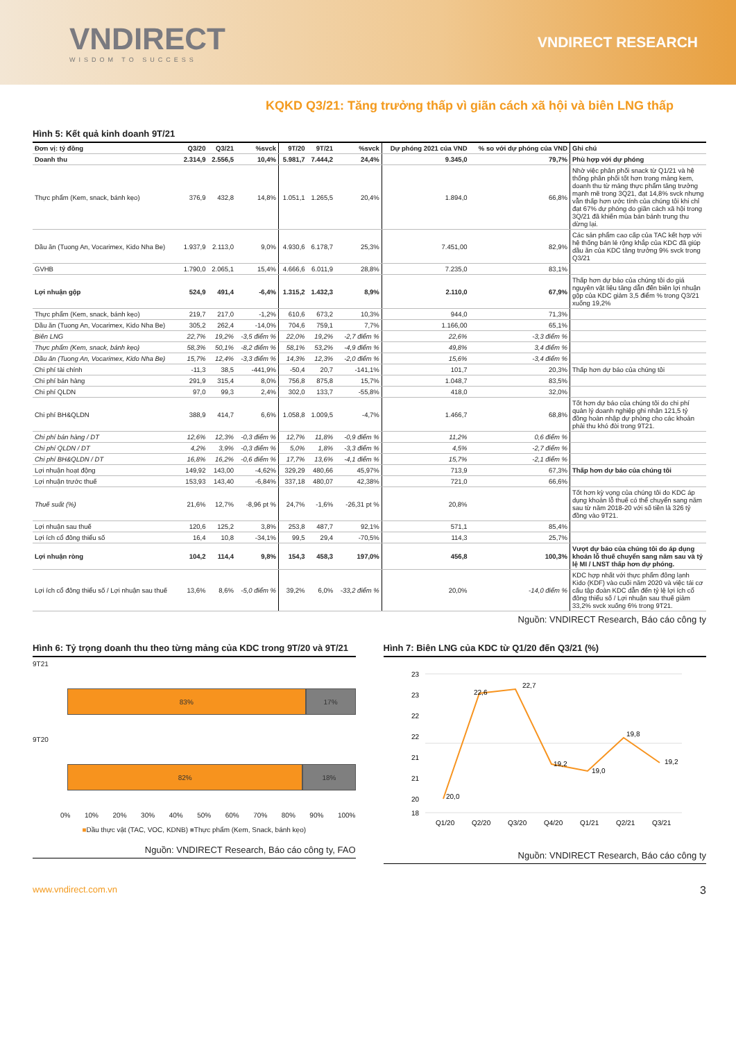VNDIRECT
WISDOM TO SUCCESS
VNDIRECT RESEARCH
KQKD Q3/21: Tăng trưởng thấp vì giãn cách xã hội và biên LNG thấp
Hình 5: Kết quả kinh doanh 9T/21
| Đơn vị: tỷ đồng | Q3/20 | Q3/21 | %svck | 9T/20 | 9T/21 | %svck | Dự phóng 2021 của VND | % so với dự phóng của VND | Ghi chú |
| --- | --- | --- | --- | --- | --- | --- | --- | --- | --- |
| Doanh thu | 2.314,9 | 2.556,5 | 10,4% | 5.981,7 | 7.444,2 | 24,4% | 9.345,0 | 79,7% | Phù hợp với dự phóng |
| Thực phẩm (Kem, snack, bánh kẹo) | 376,9 | 432,8 | 14,8% | 1.051,1 | 1.265,5 | 20,4% | 1.894,0 | 66,8% | Nhờ việc phân phối snack từ Q1/21 và hệ thống phân phối tốt hơn trong mảng kem, doanh thu từ mảng thực phẩm tăng trưởng mạnh mẽ trong 3Q21, đạt 14,8% svck nhưng vẫn thấp hơn ước tính của chúng tôi khi chỉ đạt 67% dự phóng do giãn cách xã hội trong 3Q/21 đã khiến mùa bán bánh trung thu dừng lại. |
| Dầu ăn (Tuong An, Vocarimex, Kido Nha Be) | 1.937,9 | 2.113,0 | 9,0% | 4.930,6 | 6.178,7 | 25,3% | 7.451,00 | 82,9% | Các sản phẩm cao cấp của TAC kết hợp với hệ thống bán lẻ rộng khắp của KDC đã giúp dầu ăn của KDC tăng trưởng 9% svck trong Q3/21 |
| GVHB | 1.790,0 | 2.065,1 | 15,4% | 4.666,6 | 6.011,9 | 28,8% | 7.235,0 | 83,1% | |
| Lợi nhuận gộp | 524,9 | 491,4 | -6,4% | 1.315,2 | 1.432,3 | 8,9% | 2.110,0 | 67,9% | Thấp hơn dự báo của chúng tôi do giá nguyên vật liệu tăng dẫn đến biên lợi nhuận gộp của KDC giảm 3,5 điểm % trong Q3/21 xuống 19,2% |
| Thực phẩm (Kem, snack, bánh kẹo) | 219,7 | 217,0 | -1,2% | 610,6 | 673,2 | 10,3% | 944,0 | 71,3% | |
| Dầu ăn (Tuong An, Vocarimex, Kido Nha Be) | 305,2 | 262,4 | -14,0% | 704,6 | 759,1 | 7,7% | 1.166,00 | 65,1% | |
| Biên LNG | 22,7% | 19,2% | -3,5 điểm % | 22,0% | 19,2% | -2,7 điểm % | 22,6% | -3,3 điểm % | |
| Thực phẩm (Kem, snack, bánh kẹo) | 58,3% | 50,1% | -8,2 điểm % | 58,1% | 53,2% | -4,9 điểm % | 49,8% | 3,4 điểm % | |
| Dầu ăn (Tuong An, Vocarimex, Kido Nha Be) | 15,7% | 12,4% | -3,3 điểm % | 14,3% | 12,3% | -2,0 điểm % | 15,6% | -3,4 điểm % | |
| Chi phí tài chính | -11,3 | 38,5 | -441,9% | -50,4 | 20,7 | -141,1% | 101,7 | 20,3% | Thấp hơn dự báo của chúng tôi |
| Chi phí bán hàng | 291,9 | 315,4 | 8,0% | 756,8 | 875,8 | 15,7% | 1.048,7 | 83,5% | |
| Chi phí QLDN | 97,0 | 99,3 | 2,4% | 302,0 | 133,7 | -55,8% | 418,0 | 32,0% | |
| Chi phí BH&QLDN | 388,9 | 414,7 | 6,6% | 1.058,8 | 1.009,5 | -4,7% | 1.466,7 | 68,8% | Tốt hơn dự báo của chúng tôi do chi phí quản lý doanh nghiệp ghi nhận 121,5 tỷ đồng hoàn nhập dự phòng cho các khoản phải thu khó đòi trong 9T21. |
| Chi phí bán hàng / DT | 12,6% | 12,3% | -0,3 điểm % | 12,7% | 11,8% | -0,9 điểm % | 11,2% | 0,6 điểm % | |
| Chi phí QLDN / DT | 4,2% | 3,9% | -0,3 điểm % | 5,0% | 1,8% | -3,3 điểm % | 4,5% | -2,7 điểm % | |
| Chi phí BH&QLDN / DT | 16,8% | 16,2% | -0,6 điểm % | 17,7% | 13,6% | -4,1 điểm % | 15,7% | -2,1 điểm % | |
| Lợi nhuận hoạt động | 149,92 | 143,00 | -4,62% | 329,29 | 480,66 | 45,97% | 713,9 | 67,3% | Thấp hơn dự báo của chúng tôi |
| Lợi nhuận trước thuế | 153,93 | 143,40 | -6,84% | 337,18 | 480,07 | 42,38% | 721,0 | 66,6% | |
| Thuế suất (%) | 21,6% | 12,7% | -8,96 pt % | 24,7% | -1,6% | -26,31 pt % | 20,8% | | Tốt hơn kỳ vọng của chúng tôi do KDC áp dụng khoản lỗ thuế có thể chuyển sang năm sau từ năm 2018-20 với số tiền là 326 tỷ đồng vào 9T21. |
| Lợi nhuận sau thuế | 120,6 | 125,2 | 3,8% | 253,8 | 487,7 | 92,1% | 571,1 | 85,4% | |
| Lợi ích cổ đông thiểu số | 16,4 | 10,8 | -34,1% | 99,5 | 29,4 | -70,5% | 114,3 | 25,7% | |
| Lợi nhuận ròng | 104,2 | 114,4 | 9,8% | 154,3 | 458,3 | 197,0% | 456,8 | 100,3% | Vượt dự báo của chúng tôi do áp dụng khoản lỗ thuế chuyển sang năm sau và tỷ lệ MI / LNST thấp hơn dự phóng. |
| Lợi ích cổ đông thiểu số / Lợi nhuận sau thuế | 13,6% | 8,6% | -5,0 điểm % | 39,2% | 6,0% | -33,2 điểm % | 20,0% | -14,0 điểm % | KDC hợp nhất với thực phẩm đông lạnh Kido (KDF) vào cuối năm 2020 và việc tái cơ cấu tập đoàn KDC dẫn đến tỷ lệ lợi ích cổ đông thiểu số / Lợi nhuận sau thuế giảm 33,2% svck xuống 6% trong 9T21. |
Nguồn: VNDIRECT Research, Báo cáo công ty
Hình 6: Tỷ trọng doanh thu theo từng mảng của KDC trong 9T/20 và 9T/21
9T21
83% 17%
9T20
82% 18%
0% 10% 20% 30% 40% 50% 60% 70% 80% 90% 100%
■Dầu thực vật (TAC, VOC, KDNB) ■Thực phẩm (Kem, Snack, bánh kẹo)
Nguồn: VNDIRECT Research, Báo cáo công ty, FAO
Hình 7: Biên LNG của KDC từ Q1/20 đến Q3/21 (%)
23
23
22
22
21
21
20
18
20,0
22,6
22,7
19,2
19,0
19,8
19,2
Q1/20
Q2/20
Q3/20
Q4/20
Q1/21
Q2/21
Q3/21
Nguồn: VNDIRECT Research, Báo cáo công ty
www.vndirect.com.vn 3